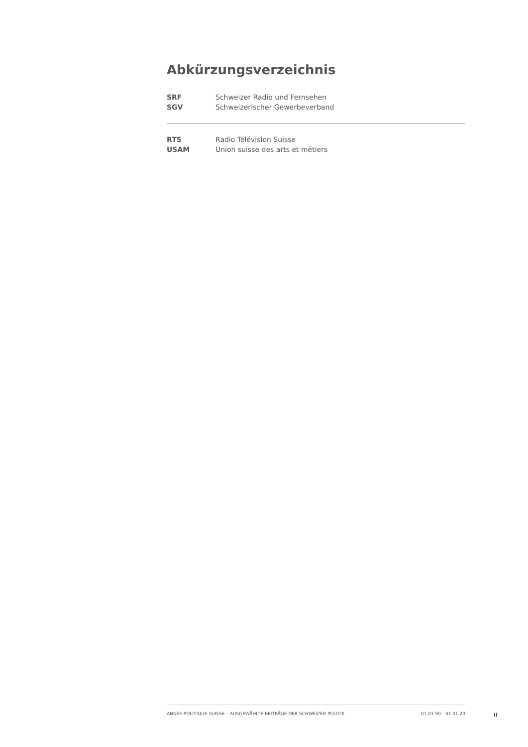Abkürzungsverzeichnis
SRF Schweizer Radio und Fernsehen
SGV Schweizerischer Gewerbeverband
RTS Radio Télévision Suisse
USAM Union suisse des arts et métiers
ANNÉE POLITIQUE SUISSE – AUSGEWÄHLTE BEITRÄGE DER SCHWEIZER POLITIK 01.01.90 - 01.01.20
II